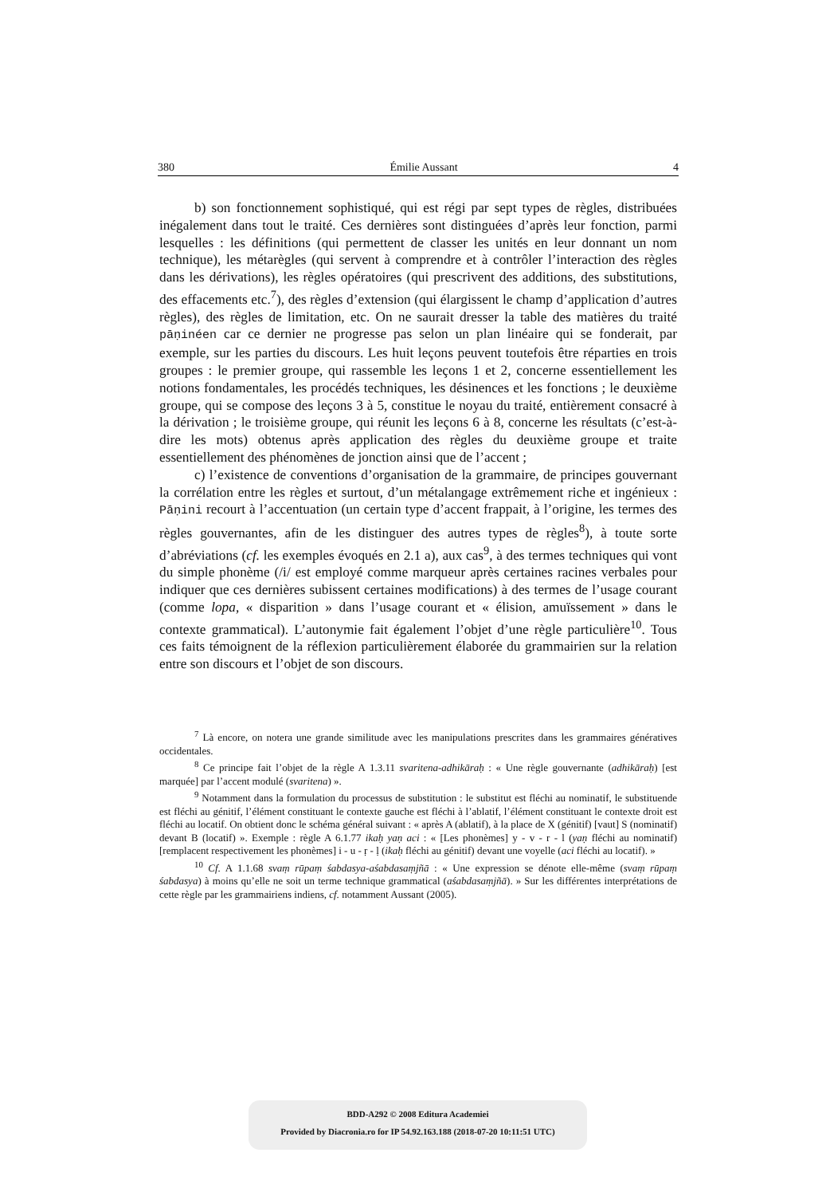380 Émilie Aussant 4
b) son fonctionnement sophistiqué, qui est régi par sept types de règles, distribuées inégalement dans tout le traité. Ces dernières sont distinguées d’après leur fonction, parmi lesquelles : les définitions (qui permettent de classer les unités en leur donnant un nom technique), les métarègles (qui servent à comprendre et à contrôler l’interaction des règles dans les dérivations), les règles opératoires (qui prescrivent des additions, des substitutions, des effacements etc.<sup>7</sup>), des règles d’extension (qui élargissent le champ d’application d’autres règles), des règles de limitation, etc. On ne saurait dresser la table des matières du traité pāṇinéen car ce dernier ne progresse pas selon un plan linéaire qui se fonderait, par exemple, sur les parties du discours. Les huit leçons peuvent toutefois être réparties en trois groupes : le premier groupe, qui rassemble les leçons 1 et 2, concerne essentiellement les notions fondamentales, les procédés techniques, les désinences et les fonctions ; le deuxième groupe, qui se compose des leçons 3 à 5, constitue le noyau du traité, entièrement consacré à la dérivation ; le troisième groupe, qui réunit les leçons 6 à 8, concerne les résultats (c’est-à-dire les mots) obtenus après application des règles du deuxième groupe et traite essentiellement des phénomènes de jonction ainsi que de l’accent ;
c) l’existence de conventions d’organisation de la grammaire, de principes gouvernant la corrélation entre les règles et surtout, d’un métalangage extrêmement riche et ingénieux : Pāṇini recourt à l’accentuation (un certain type d’accent frappait, à l’origine, les termes des règles gouvernantes, afin de les distinguer des autres types de règles<sup>8</sup>), à toute sorte d’abréviations (cf. les exemples évoqués en 2.1 a), aux cas<sup>9</sup>, à des termes techniques qui vont du simple phonème (/i/ est employé comme marqueur après certaines racines verbales pour indiquer que ces dernières subissent certaines modifications) à des termes de l’usage courant (comme lopa, « disparition » dans l’usage courant et « élision, amuïssement » dans le contexte grammatical). L’autonymie fait également l’objet d’une règle particulière<sup>10</sup>. Tous ces faits témoignent de la réflexion particulièrement élaborée du grammairien sur la relation entre son discours et l’objet de son discours.
<sup>7</sup> Là encore, on notera une grande similitude avec les manipulations prescrites dans les grammaires génératives occidentales.
<sup>8</sup> Ce principe fait l’objet de la règle A 1.3.11 svaritena-adhikāraḥ : « Une règle gouvernante (adhikāraḥ) [est marquée] par l’accent modulé (svaritena) ».
<sup>9</sup> Notamment dans la formulation du processus de substitution : le substitut est fléchi au nominatif, le substituende est fléchi au génitif, l’élément constituant le contexte gauche est fléchi à l’ablatif, l’élément constituant le contexte droit est fléchi au locatif. On obtient donc le schéma général suivant : « après A (ablatif), à la place de X (génitif) [vaut] S (nominatif) devant B (locatif) ». Exemple : règle A 6.1.77 ikaḥ yaṇ aci : « [Les phonèmes] y - v - r - l (yaṇ fléchi au nominatif) [remplacent respectivement les phonèmes] i - u - ṛ - ḷ (ikaḥ fléchi au génitif) devant une voyelle (aci fléchi au locatif). »
<sup>10</sup> Cf. A 1.1.68 svaṃ rūpaṃ śabdasya-aśabdasaṃjñā : « Une expression se dénote elle-même (svaṃ rūpaṃ śabdasya) à moins qu’elle ne soit un terme technique grammatical (aśabdasaṃjñā). » Sur les différentes interprétations de cette règle par les grammairiens indiens, cf. notamment Aussant (2005).
BDD-A292 © 2008 Editura Academiei
Provided by Diacronia.ro for IP 54.92.163.188 (2018-07-20 10:11:51 UTC)